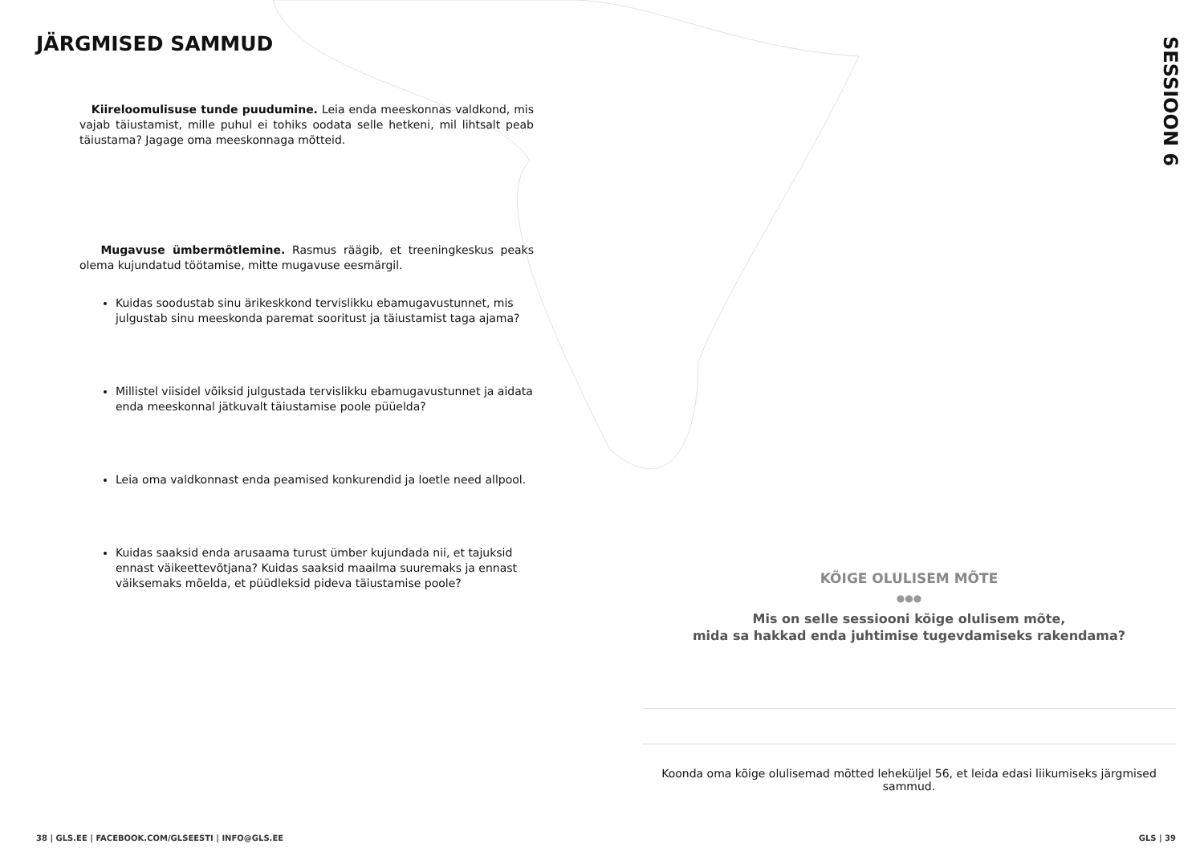JÄRGMISED SAMMUD
Kiireloomulisuse tunde puudumine. Leia enda meeskonnas valdkond, mis vajab täiustamist, mille puhul ei tohiks oodata selle hetkeni, mil lihtsalt peab täiustama? Jagage oma meeskonnaga mõtteid.
Mugavuse ümbermõtlemine. Rasmus räägib, et treeningkeskus peaks olema kujundatud töötamise, mitte mugavuse eesmärgil.
Kuidas soodustab sinu ärikeskkond tervislikku ebamugavustunnet, mis julgustab sinu meeskonda paremat sooritust ja täiustamist taga ajama?
Millistel viisidel võiksid julgustada tervislikku ebamugavustunnet ja aidata enda meeskonnal jätkuvalt täiustamise poole püüelda?
Leia oma valdkonnast enda peamised konkurendid ja loetle need allpool.
Kuidas saaksid enda arusaama turust ümber kujundada nii, et tajuksid ennast väikeettevõtjana? Kuidas saaksid maailma suuremaks ja ennast väiksemaks mõelda, et püüdleksid pideva täiustamise poole?
SESSIOON 6
KÕIGE OLULISEM MÕTE
●●●
Mis on selle sessiooni kõige olulisem mõte,
mida sa hakkad enda juhtimise tugevdamiseks rakendama?
Koonda oma kõige olulisemad mõtted leheküljel 56, et leida edasi liikumiseks järgmised sammud.
38 | GLS.EE | FACEBOOK.COM/GLSEESTI | INFO@GLS.EE
GLS | 39